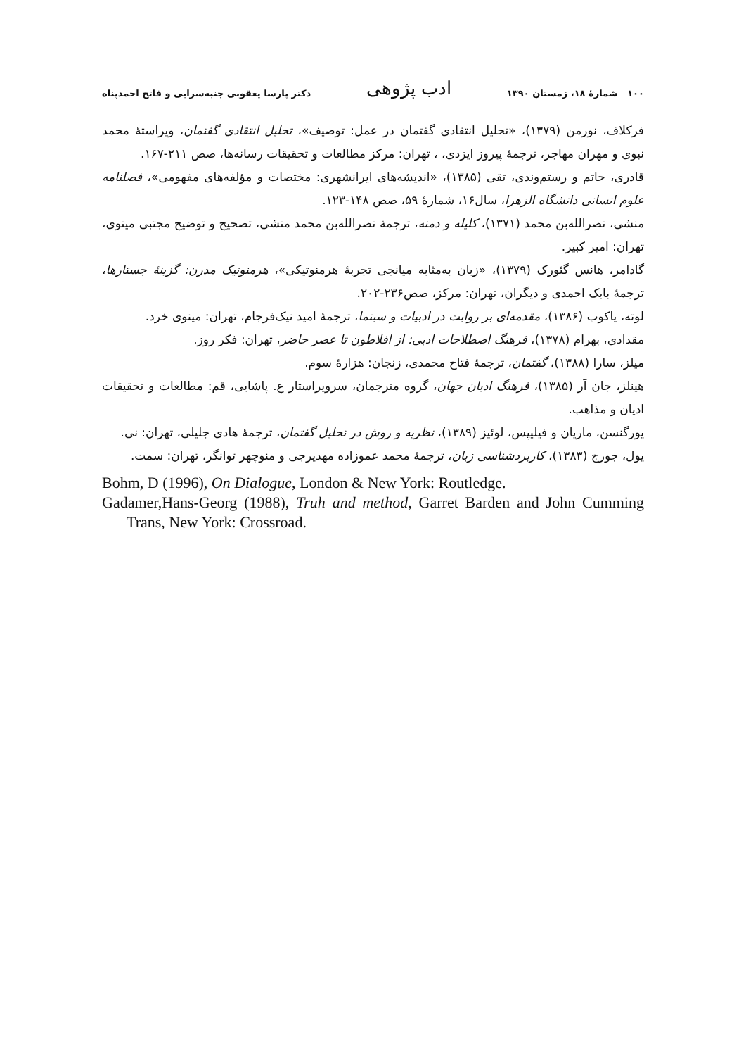۱۰۰ شمارهٔ ۱۸، زمستان ۱۳۹۰ ادب پژوهی دکتر پارسا یعقوبی جنبه‌سرایی و فاتح احمدپناه
فرکلاف، نورمن (۱۳۷۹)، «تحلیل انتقادی گفتمان در عمل: توصیف»، تحلیل انتقادی گفتمان، ویراستهٔ محمد نبوی و مهران مهاجر، ترجمهٔ پیروز ایزدی، ، تهران: مرکز مطالعات و تحقیقات رسانه‌ها، صص ۲۱۱-۱۶۷.
قادری، حاتم و رستم‌وندی، تقی (۱۳۸۵)، «اندیشه‌های ایرانشهری: مختصات و مؤلفه‌های مفهومی»، فصلنامه علوم انسانی دانشگاه الزهرا، سال۱۶، شمارهٔ ۵۹، صص ۱۴۸-۱۲۳.
منشی، نصرالله‌بن محمد (۱۳۷۱)، کلیله و دمنه، ترجمهٔ نصرالله‌بن محمد منشی، تصحیح و توضیح مجتبی مینوی، تهران: امیر کبیر.
گادامر، هانس گئورک (۱۳۷۹)، «زبان به‌مثابه میانجی تجربهٔ هرمنوتیکی»، هرمنوتیک مدرن: گزینهٔ جستارها، ترجمهٔ بابک احمدی و دیگران، تهران: مرکز، صص۲۳۶-۲۰۲.
لوته، یاکوب (۱۳۸۶)، مقدمه‌ای بر روایت در ادبیات و سینما، ترجمهٔ امید نیک‌فرجام، تهران: مینوی خرد.
مقدادی، بهرام (۱۳۷۸)، فرهنگ اصطلاحات ادبی: از افلاطون تا عصر حاضر، تهران: فکر روز.
میلز، سارا (۱۳۸۸)، گفتمان، ترجمهٔ فتاح محمدی، زنجان: هزارهٔ سوم.
هینلز، جان آر (۱۳۸۵)، فرهنگ ادیان جهان، گروه مترجمان، سرویراستار ع. پاشایی، قم: مطالعات و تحقیقات ادیان و مذاهب.
یورگنسن، ماریان و فیلیپس، لوئیز (۱۳۸۹)، نظریه و روش در تحلیل گفتمان، ترجمهٔ هادی جلیلی، تهران: نی.
یول، جورج (۱۳۸۳)، کاربردشناسی زبان، ترجمهٔ محمد عموزاده مهدیرجی و منوچهر توانگر، تهران: سمت.
Bohm, D (1996), On Dialogue, London & New York: Routledge.
Gadamer,Hans-Georg (1988), Truh and method, Garret Barden and John Cumming Trans, New York: Crossroad.